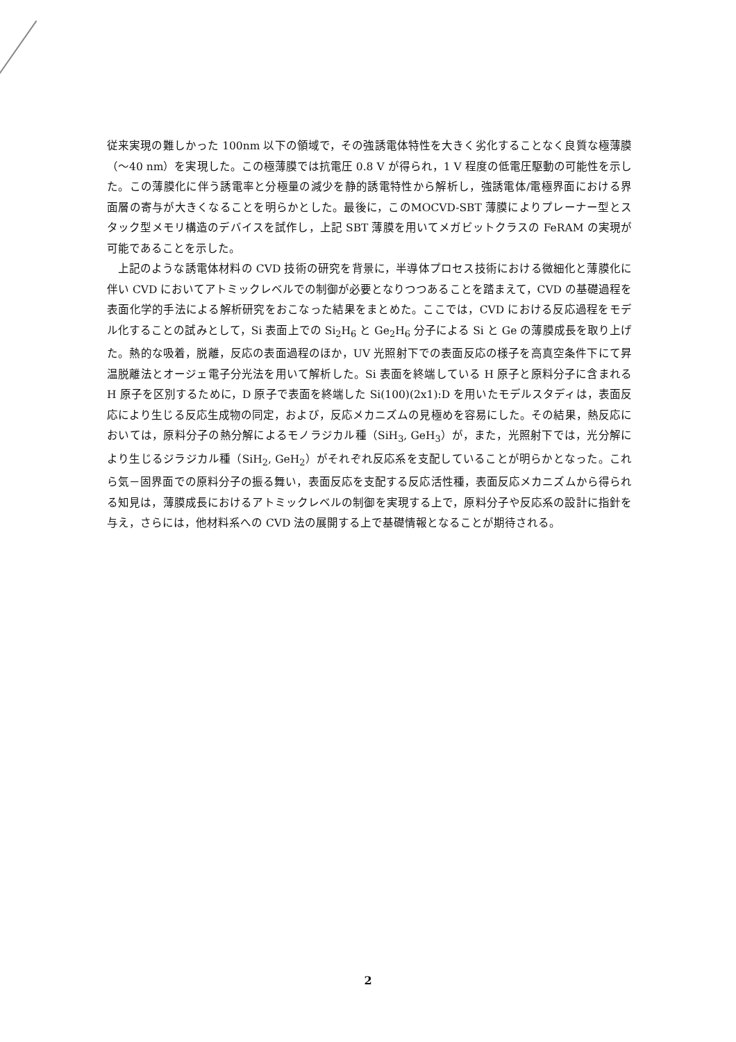従来実現の難しかった 100nm 以下の領域で，その強誘電体特性を大きく劣化することなく良質な極薄膜（～40 nm）を実現した。この極薄膜では抗電圧 0.8 V が得られ，1 V 程度の低電圧駆動の可能性を示した。この薄膜化に伴う誘電率と分極量の減少を静的誘電特性から解析し，強誘電体/電極界面における界面層の寄与が大きくなることを明らかとした。最後に，このMOCVD-SBT 薄膜によりプレーナー型とスタック型メモリ構造のデバイスを試作し，上記 SBT 薄膜を用いてメガビットクラスの FeRAM の実現が可能であることを示した。
上記のような誘電体材料の CVD 技術の研究を背景に，半導体プロセス技術における微細化と薄膜化に伴い CVD においてアトミックレベルでの制御が必要となりつつあることを踏まえて，CVD の基礎過程を表面化学的手法による解析研究をおこなった結果をまとめた。ここでは，CVD における反応過程をモデル化することの試みとして，Si 表面上での Si<sub>2</sub>H<sub>6</sub> と Ge<sub>2</sub>H<sub>6</sub> 分子による Si と Ge の薄膜成長を取り上げた。熱的な吸着，脱離，反応の表面過程のほか，UV 光照射下での表面反応の様子を高真空条件下にて昇温脱離法とオージェ電子分光法を用いて解析した。Si 表面を終端している H 原子と原料分子に含まれる H 原子を区別するために，D 原子で表面を終端した Si(100)(2x1):D を用いたモデルスタディは，表面反応により生じる反応生成物の同定，および，反応メカニズムの見極めを容易にした。その結果，熱反応においては，原料分子の熱分解によるモノラジカル種（SiH<sub>3</sub>, GeH<sub>3</sub>）が，また，光照射下では，光分解により生じるジラジカル種（SiH<sub>2</sub>, GeH<sub>2</sub>）がそれぞれ反応系を支配していることが明らかとなった。これら気－固界面での原料分子の振る舞い，表面反応を支配する反応活性種，表面反応メカニズムから得られる知見は，薄膜成長におけるアトミックレベルの制御を実現する上で，原料分子や反応系の設計に指針を与え，さらには，他材料系への CVD 法の展開する上で基礎情報となることが期待される。
2